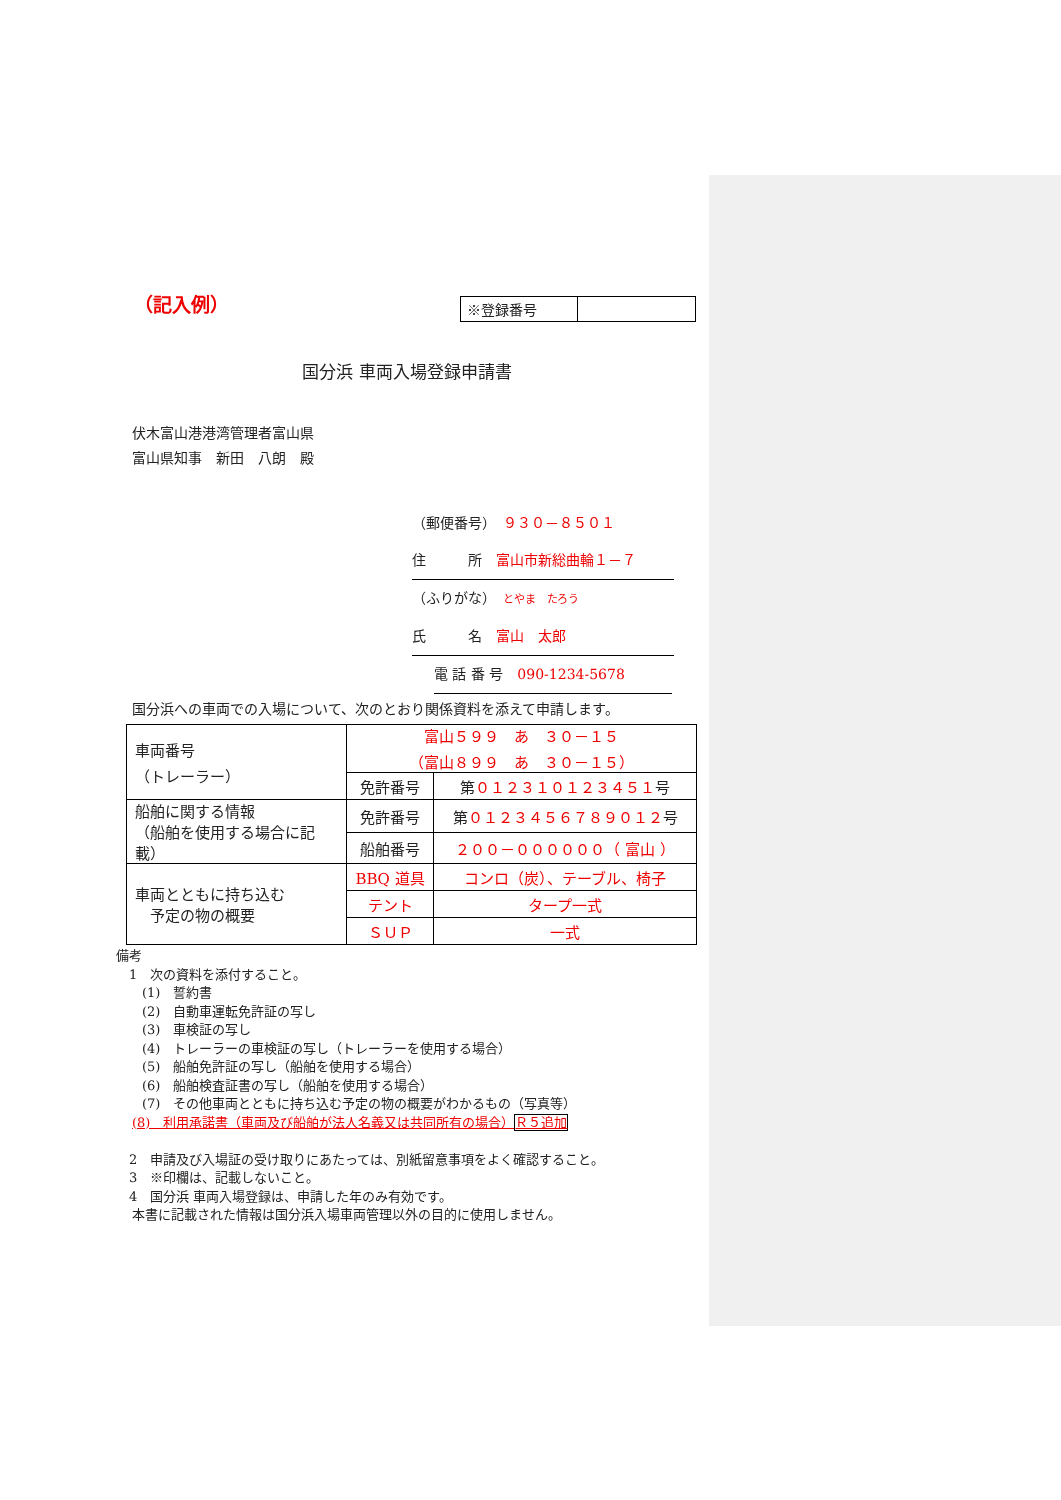（記入例）
| ※登録番号 | |
国分浜 車両入場登録申請書
伏木富山港港湾管理者富山県
富山県知事　新田　八朗　殿
（郵便番号）　９３０－８５０１
住　　　所　富山市新総曲輪１－７
（ふりがな）　とやま　たろう
氏　　　名　富山　太郎
電 話 番 号　090-1234-5678
国分浜への車両での入場について、次のとおり関係資料を添えて申請します。
| 車両番号 （トレーラー） | 富山５９９ あ ３０－１５ （富山８９９ あ ３０－１５） | |
| | 免許番号 | 第 ０１２３１０１２３４５１ 号 |
| 船舶に関する情報 （船舶を使用する場合に記載） | 免許番号 | 第 ０１２３４５６７８９０１２ 号 |
| | 船舶番号 | ２００－００００００（ 富山 ） |
| 車両とともに持ち込む 予定の物の概要 | BBQ 道具 | コンロ（炭）、テーブル、椅子 |
| | テント | タープ一式 |
| | ＳＵＰ | 一式 |
備考
　1　次の資料を添付すること。
　　(1)　誓約書
　　(2)　自動車運転免許証の写し
　　(3)　車検証の写し
　　(4)　トレーラーの車検証の写し（トレーラーを使用する場合）
　　(5)　船舶免許証の写し（船舶を使用する場合）
　　(6)　船舶検査証書の写し（船舶を使用する場合）
　　(7)　その他車両とともに持ち込む予定の物の概要がわかるもの（写真等）
(8)　利用承諾書（車両及び船舶が法人名義又は共同所有の場合）Ｒ５追加
　2　申請及び入場証の受け取りにあたっては、別紙留意事項をよく確認すること。
　3　※印欄は、記載しないこと。
　4　国分浜 車両入場登録は、申請した年のみ有効です。
本書に記載された情報は国分浜入場車両管理以外の目的に使用しません。